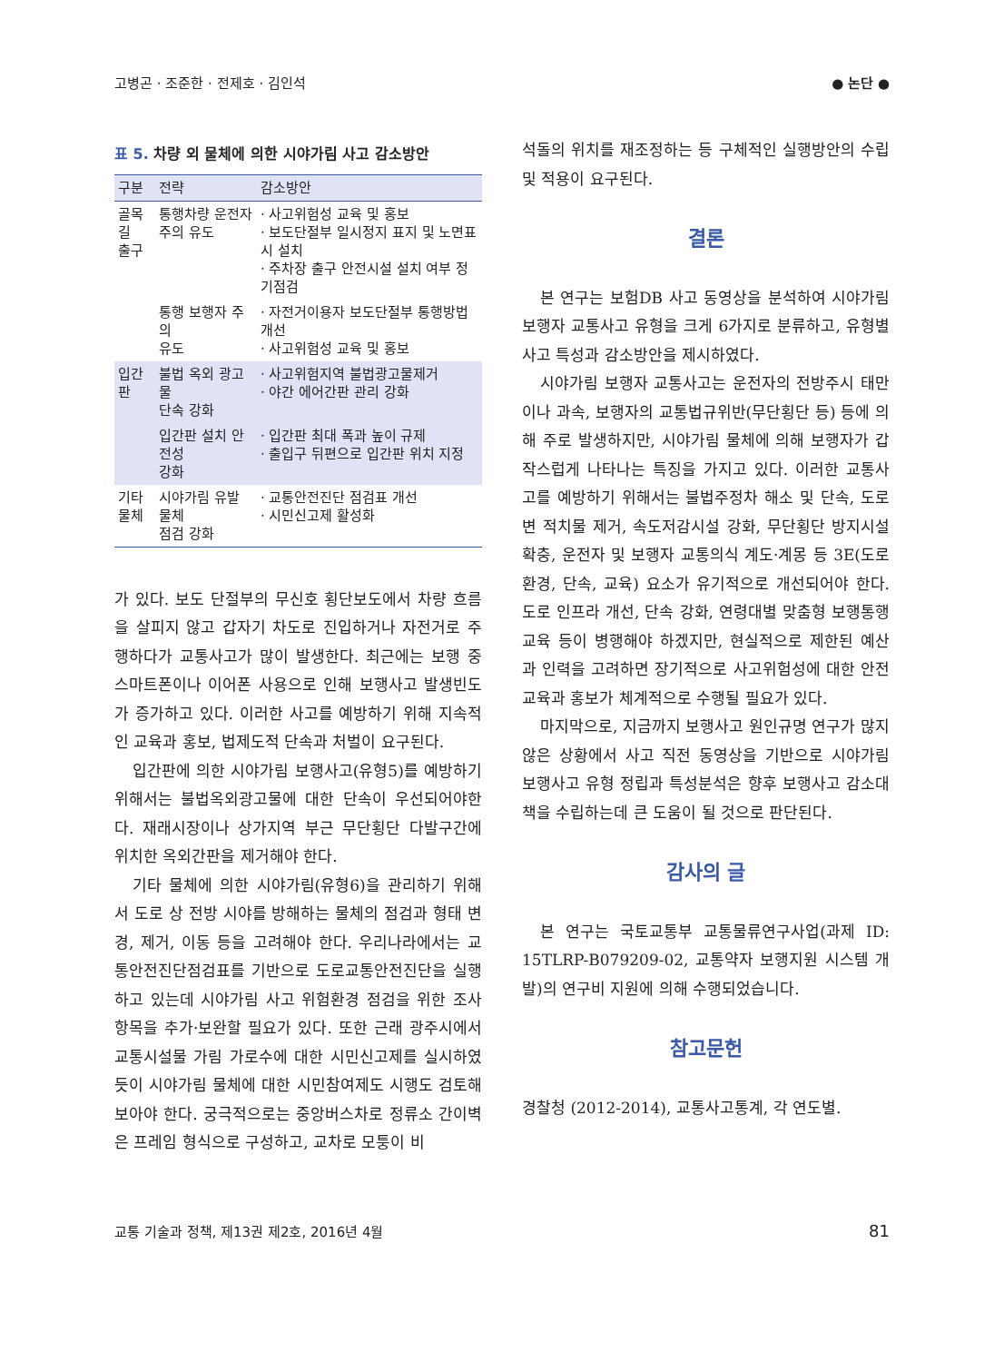고병곤 · 조준한 · 전제호 · 김인석 ● 논단 ●
표 5. 차량 외 물체에 의한 시야가림 사고 감소방안
| 구분 | 전략 | 감소방안 |
| --- | --- | --- |
| 골목길 출구 | 통행차량 운전자 주의 유도 | · 사고위험성 교육 및 홍보 · 보도단절부 일시정지 표지 및 노면표시 설치 · 주차장 출구 안전시설 설치 여부 정기점검 |
| | 통행 보행자 주의 유도 | · 자전거이용자 보도단절부 통행방법 개선 · 사고위험성 교육 및 홍보 |
| 입간판 | 불법 옥외 광고물 단속 강화 | · 사고위험지역 불법광고물제거 · 야간 에어간판 관리 강화 |
| | 입간판 설치 안전성 강화 | · 입간판 최대 폭과 높이 규제 · 출입구 뒤편으로 입간판 위치 지정 |
| 기타 물체 | 시야가림 유발 물체 점검 강화 | · 교통안전진단 점검표 개선 · 시민신고제 활성화 |
가 있다. 보도 단절부의 무신호 횡단보도에서 차량 흐름을 살피지 않고 갑자기 차도로 진입하거나 자전거로 주행하다가 교통사고가 많이 발생한다. 최근에는 보행 중 스마트폰이나 이어폰 사용으로 인해 보행사고 발생빈도가 증가하고 있다. 이러한 사고를 예방하기 위해 지속적인 교육과 홍보, 법제도적 단속과 처벌이 요구된다.
입간판에 의한 시야가림 보행사고(유형5)를 예방하기 위해서는 불법옥외광고물에 대한 단속이 우선되어야한다. 재래시장이나 상가지역 부근 무단횡단 다발구간에 위치한 옥외간판을 제거해야 한다.
기타 물체에 의한 시야가림(유형6)을 관리하기 위해서 도로 상 전방 시야를 방해하는 물체의 점검과 형태 변경, 제거, 이동 등을 고려해야 한다. 우리나라에서는 교통안전진단점검표를 기반으로 도로교통안전진단을 실행하고 있는데 시야가림 사고 위험환경 점검을 위한 조사항목을 추가·보완할 필요가 있다. 또한 근래 광주시에서 교통시설물 가림 가로수에 대한 시민신고제를 실시하였듯이 시야가림 물체에 대한 시민참여제도 시행도 검토해 보아야 한다. 궁극적으로는 중앙버스차로 정류소 간이벽은 프레임 형식으로 구성하고, 교차로 모퉁이 비
석돌의 위치를 재조정하는 등 구체적인 실행방안의 수립 및 적용이 요구된다.
결론
본 연구는 보험DB 사고 동영상을 분석하여 시야가림 보행자 교통사고 유형을 크게 6가지로 분류하고, 유형별 사고 특성과 감소방안을 제시하였다.
시야가림 보행자 교통사고는 운전자의 전방주시 태만이나 과속, 보행자의 교통법규위반(무단횡단 등) 등에 의해 주로 발생하지만, 시야가림 물체에 의해 보행자가 갑작스럽게 나타나는 특징을 가지고 있다. 이러한 교통사고를 예방하기 위해서는 불법주정차 해소 및 단속, 도로변 적치물 제거, 속도저감시설 강화, 무단횡단 방지시설 확충, 운전자 및 보행자 교통의식 계도·계몽 등 3E(도로환경, 단속, 교육) 요소가 유기적으로 개선되어야 한다. 도로 인프라 개선, 단속 강화, 연령대별 맞춤형 보행통행 교육 등이 병행해야 하겠지만, 현실적으로 제한된 예산과 인력을 고려하면 장기적으로 사고위험성에 대한 안전교육과 홍보가 체계적으로 수행될 필요가 있다.
마지막으로, 지금까지 보행사고 원인규명 연구가 많지 않은 상황에서 사고 직전 동영상을 기반으로 시야가림 보행사고 유형 정립과 특성분석은 향후 보행사고 감소대책을 수립하는데 큰 도움이 될 것으로 판단된다.
감사의 글
본 연구는 국토교통부 교통물류연구사업(과제 ID: 15TLRP-B079209-02, 교통약자 보행지원 시스템 개발)의 연구비 지원에 의해 수행되었습니다.
참고문헌
경찰청 (2012-2014), 교통사고통계, 각 연도별.
교통 기술과 정책, 제13권 제2호, 2016년 4월
81